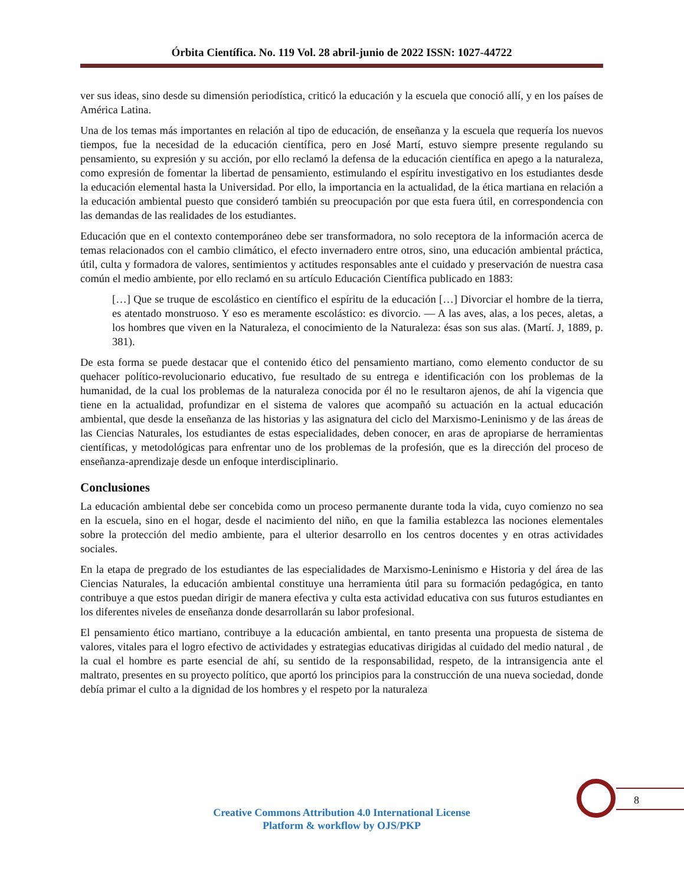Órbita Científica. No. 119 Vol. 28 abril-junio de 2022 ISSN: 1027-44722
ver sus ideas, sino desde su dimensión periodística, criticó la educación y la escuela que conoció allí, y en los países de América Latina.
Una de los temas más importantes en relación al tipo de educación, de enseñanza y la escuela que requería los nuevos tiempos, fue la necesidad de la educación científica, pero en José Martí, estuvo siempre presente regulando su pensamiento, su expresión y su acción, por ello reclamó la defensa de la educación científica en apego a la naturaleza, como expresión de fomentar la libertad de pensamiento, estimulando el espíritu investigativo en los estudiantes desde la educación elemental hasta la Universidad. Por ello, la importancia en la actualidad, de la ética martiana en relación a la educación ambiental puesto que consideró también su preocupación por que esta fuera útil, en correspondencia con las demandas de las realidades de los estudiantes.
Educación que en el contexto contemporáneo debe ser transformadora, no solo receptora de la información acerca de temas relacionados con el cambio climático, el efecto invernadero entre otros, sino, una educación ambiental práctica, útil, culta y formadora de valores, sentimientos y actitudes responsables ante el cuidado y preservación de nuestra casa común el medio ambiente, por ello reclamó en su artículo Educación Científica publicado en 1883:
[…] Que se truque de escolástico en científico el espíritu de la educación […] Divorciar el hombre de la tierra, es atentado monstruoso. Y eso es meramente escolástico: es divorcio. — A las aves, alas, a los peces, aletas, a los hombres que viven en la Naturaleza, el conocimiento de la Naturaleza: ésas son sus alas. (Martí. J, 1889, p. 381).
De esta forma se puede destacar que el contenido ético del pensamiento martiano, como elemento conductor de su quehacer político-revolucionario educativo, fue resultado de su entrega e identificación con los problemas de la humanidad, de la cual los problemas de la naturaleza conocida por él no le resultaron ajenos, de ahí la vigencia que tiene en la actualidad, profundizar en el sistema de valores que acompañó su actuación en la actual educación ambiental, que desde la enseñanza de las historias y las asignatura del ciclo del Marxismo-Leninismo y de las áreas de las Ciencias Naturales, los estudiantes de estas especialidades, deben conocer, en aras de apropiarse de herramientas científicas, y metodológicas para enfrentar uno de los problemas de la profesión, que es la dirección del proceso de enseñanza-aprendizaje desde un enfoque interdisciplinario.
Conclusiones
La educación ambiental debe ser concebida como un proceso permanente durante toda la vida, cuyo comienzo no sea en la escuela, sino en el hogar, desde el nacimiento del niño, en que la familia establezca las nociones elementales sobre la protección del medio ambiente, para el ulterior desarrollo en los centros docentes y en otras actividades sociales.
En la etapa de pregrado de los estudiantes de las especialidades de Marxismo-Leninismo e Historia y del área de las Ciencias Naturales, la educación ambiental constituye una herramienta útil para su formación pedagógica, en tanto contribuye a que estos puedan dirigir de manera efectiva y culta esta actividad educativa con sus futuros estudiantes en los diferentes niveles de enseñanza donde desarrollarán su labor profesional.
El pensamiento ético martiano, contribuye a la educación ambiental, en tanto presenta una propuesta de sistema de valores, vitales para el logro efectivo de actividades y estrategias educativas dirigidas al cuidado del medio natural , de la cual el hombre es parte esencial de ahí, su sentido de la responsabilidad, respeto, de la intransigencia ante el maltrato, presentes en su proyecto político, que aportó los principios para la construcción de una nueva sociedad, donde debía primar el culto a la dignidad de los hombres y el respeto por la naturaleza
8
Creative Commons Attribution 4.0 International License
Platform & workflow by OJS/PKP